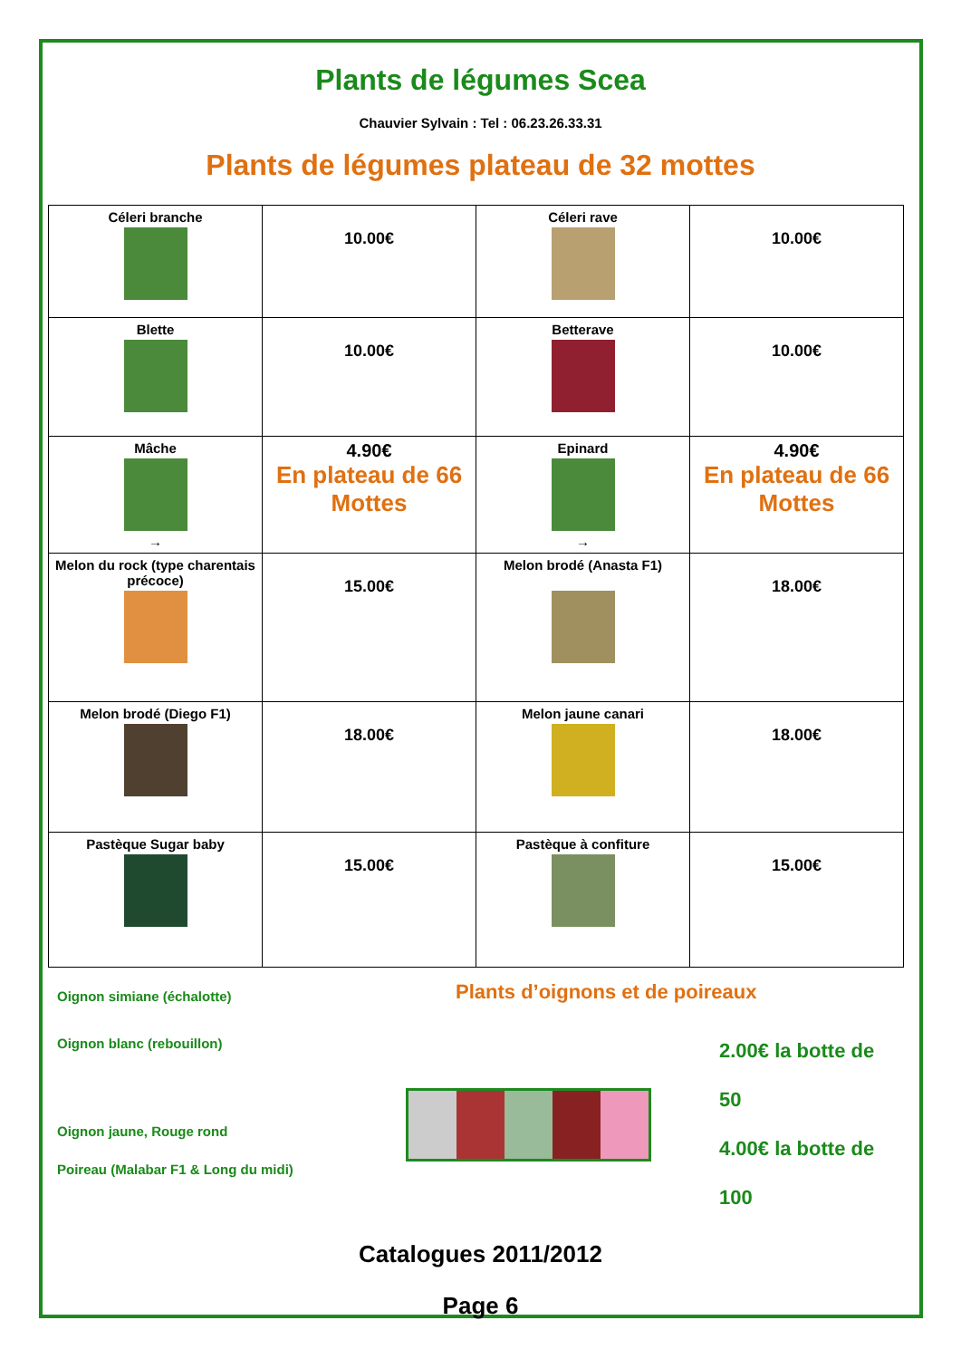Plants de légumes Scea
Chauvier Sylvain : Tel : 06.23.26.33.31
Plants de légumes plateau de 32 mottes
| Céleri branche | 10.00€ | Céleri rave | 10.00€ |
| Blette | 10.00€ | Betterave | 10.00€ |
| Mâche → | 4.90€ En plateau de 66 Mottes | Epinard → | 4.90€ En plateau de 66 Mottes |
| Melon du rock (type charentais précoce) | 15.00€ | Melon brodé (Anasta F1) | 18.00€ |
| Melon brodé (Diego F1) | 18.00€ | Melon jaune canari | 18.00€ |
| Pastèque Sugar baby | 15.00€ | Pastèque à confiture | 15.00€ |
Oignon simiane (échalotte)
Oignon blanc (rebouillon)
Oignon jaune, Rouge rond
Poireau (Malabar F1 & Long du midi)
Plants d’oignons et de poireaux
2.00€ la botte de 50
4.00€ la botte de 100
Catalogues 2011/2012
Page 6